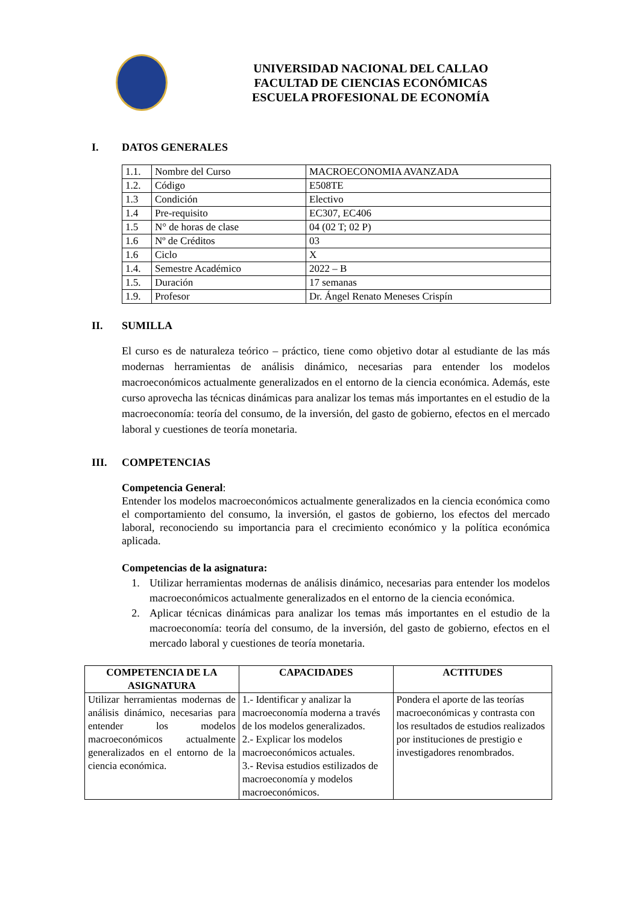UNIVERSIDAD NACIONAL DEL CALLAO
FACULTAD DE CIENCIAS ECONÓMICAS
ESCUELA PROFESIONAL DE ECONOMÍA
I. DATOS GENERALES
| 1.1. | Nombre del Curso | MACROECONOMIA AVANZADA |
| 1.2. | Código | E508TE |
| 1.3 | Condición | Electivo |
| 1.4 | Pre-requisito | EC307, EC406 |
| 1.5 | N° de horas de clase | 04 (02 T; 02 P) |
| 1.6 | Nº de Créditos | 03 |
| 1.6 | Ciclo | X |
| 1.4. | Semestre Académico | 2022 – B |
| 1.5. | Duración | 17 semanas |
| 1.9. | Profesor | Dr. Ángel Renato Meneses Crispín |
II. SUMILLA
El curso es de naturaleza teórico – práctico, tiene como objetivo dotar al estudiante de las más modernas herramientas de análisis dinámico, necesarias para entender los modelos macroeconómicos actualmente generalizados en el entorno de la ciencia económica. Además, este curso aprovecha las técnicas dinámicas para analizar los temas más importantes en el estudio de la macroeconomía: teoría del consumo, de la inversión, del gasto de gobierno, efectos en el mercado laboral y cuestiones de teoría monetaria.
III. COMPETENCIAS
Competencia General:
Entender los modelos macroeconómicos actualmente generalizados en la ciencia económica como el comportamiento del consumo, la inversión, el gastos de gobierno, los efectos del mercado laboral, reconociendo su importancia para el crecimiento económico y la política económica aplicada.
Competencias de la asignatura:
1. Utilizar herramientas modernas de análisis dinámico, necesarias para entender los modelos macroeconómicos actualmente generalizados en el entorno de la ciencia económica.
2. Aplicar técnicas dinámicas para analizar los temas más importantes en el estudio de la macroeconomía: teoría del consumo, de la inversión, del gasto de gobierno, efectos en el mercado laboral y cuestiones de teoría monetaria.
| COMPETENCIA DE LA ASIGNATURA | CAPACIDADES | ACTITUDES |
| --- | --- | --- |
| Utilizar herramientas modernas de análisis dinámico, necesarias para entender los modelos macroeconómicos actualmente generalizados en el entorno de la ciencia económica. | 1.- Identificar y analizar la macroeconomía moderna a través de los modelos generalizados. 2.- Explicar los modelos macroeconómicos actuales. 3.- Revisa estudios estilizados de macroeconomía y modelos macroeconómicos. | Pondera el aporte de las teorías macroeconómicas y contrasta con los resultados de estudios realizados por instituciones de prestigio e investigadores renombrados. |